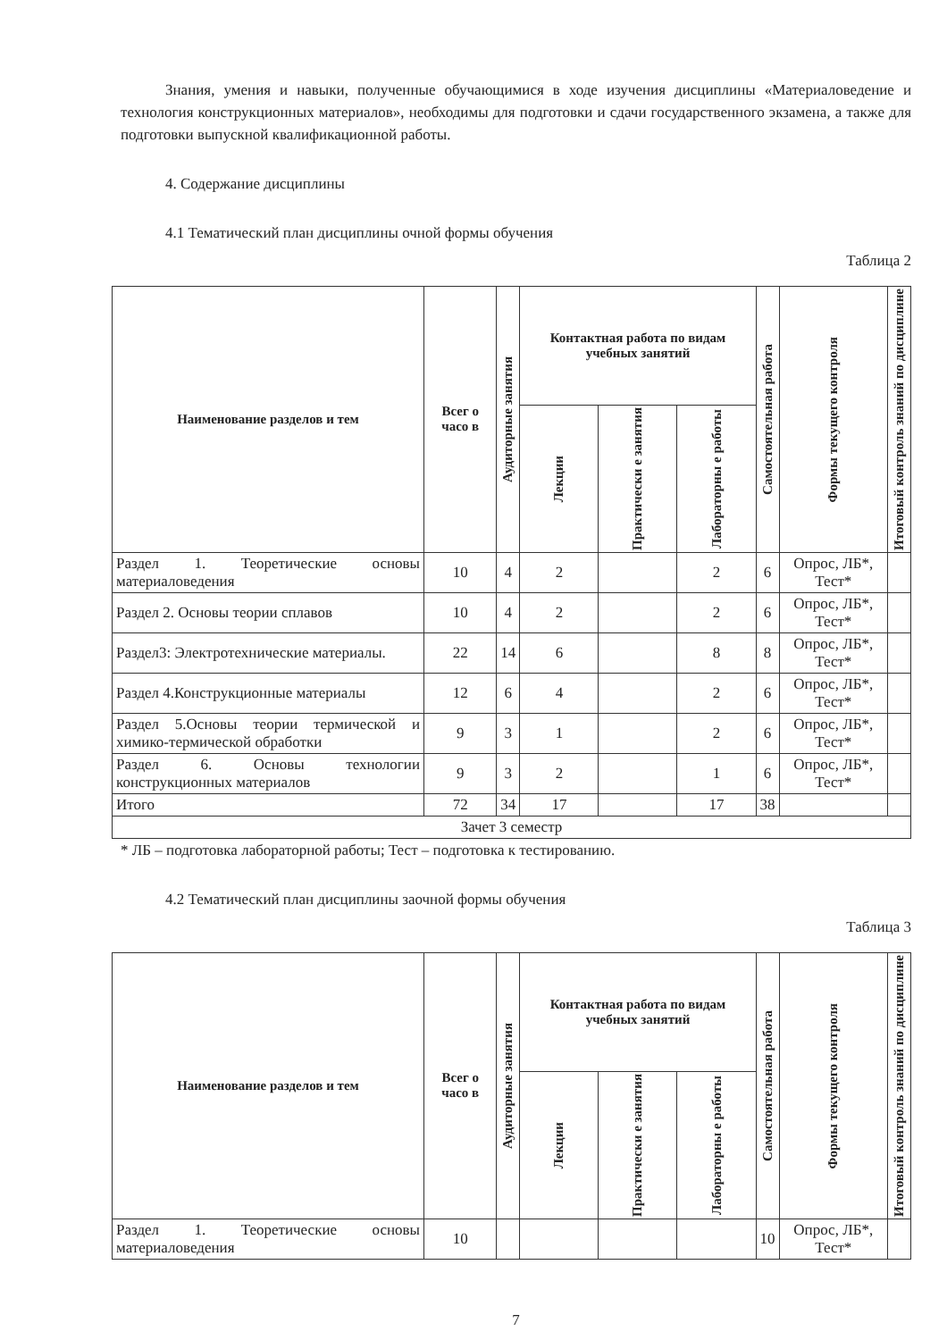Знания, умения и навыки, полученные обучающимися в ходе изучения дисциплины «Материаловедение и технология конструкционных материалов», необходимы для подготовки и сдачи государственного экзамена, а также для подготовки выпускной квалификационной работы.
4. Содержание дисциплины
4.1 Тематический план дисциплины очной формы обучения
Таблица 2
| Наименование разделов и тем | Всег о часо в | Аудиторные занятия | Контактная работа по видам учебных занятий | | | Самостоятельная работа | Формы текущего контроля | Итоговый контроль знаний по дисциплине |
| --- | --- | --- | --- | --- | --- | --- | --- | --- |
| | | | Лекции | Практически е занятия | Лабораторны е работы | | | |
| Раздел 1. Теоретические основы материаловедения | 10 | 4 | 2 | | 2 | 6 | Опрос, ЛБ*, Тест* | |
| Раздел 2. Основы теории сплавов | 10 | 4 | 2 | | 2 | 6 | Опрос, ЛБ*, Тест* | |
| Раздел3: Электротехнические материалы. | 22 | 14 | 6 | | 8 | 8 | Опрос, ЛБ*, Тест* | |
| Раздел 4.Конструкционные материалы | 12 | 6 | 4 | | 2 | 6 | Опрос, ЛБ*, Тест* | |
| Раздел 5.Основы теории термической и химико-термической обработки | 9 | 3 | 1 | | 2 | 6 | Опрос, ЛБ*, Тест* | |
| Раздел 6. Основы технологии конструкционных материалов | 9 | 3 | 2 | | 1 | 6 | Опрос, ЛБ*, Тест* | |
| Итого | 72 | 34 | 17 | | 17 | 38 | | |
| Зачет 3 семестр | | | | | | | | |
* ЛБ – подготовка лабораторной работы; Тест – подготовка к тестированию.
4.2 Тематический план дисциплины заочной формы обучения
Таблица 3
| Наименование разделов и тем | Всег о часо в | Аудиторные занятия | Контактная работа по видам учебных занятий | | | Самостоятельная работа | Формы текущего контроля | Итоговый контроль знаний по дисциплине |
| --- | --- | --- | --- | --- | --- | --- | --- | --- |
| | | | Лекции | Практически е занятия | Лабораторны е работы | | | |
| Раздел 1. Теоретические основы материаловедения | 10 | | | | | 10 | Опрос, ЛБ*, Тест* | |
7